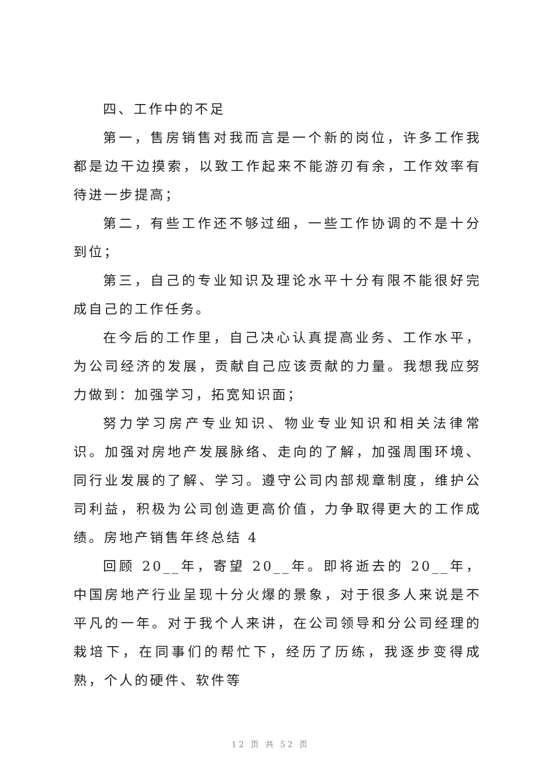四、工作中的不足
第一，售房销售对我而言是一个新的岗位，许多工作我都是边干边摸索，以致工作起来不能游刃有余，工作效率有待进一步提高；
第二，有些工作还不够过细，一些工作协调的不是十分到位；
第三，自己的专业知识及理论水平十分有限不能很好完成自己的工作任务。
在今后的工作里，自己决心认真提高业务、工作水平，为公司经济的发展，贡献自己应该贡献的力量。我想我应努力做到：加强学习，拓宽知识面；
努力学习房产专业知识、物业专业知识和相关法律常识。加强对房地产发展脉络、走向的了解，加强周围环境、同行业发展的了解、学习。遵守公司内部规章制度，维护公司利益，积极为公司创造更高价值，力争取得更大的工作成绩。房地产销售年终总结 4
回顾 20__年，寄望 20__年。即将逝去的 20__年，中国房地产行业呈现十分火爆的景象，对于很多人来说是不平凡的一年。对于我个人来讲，在公司领导和分公司经理的栽培下，在同事们的帮忙下，经历了历练，我逐步变得成熟，个人的硬件、软件等
12 页 共 52 页